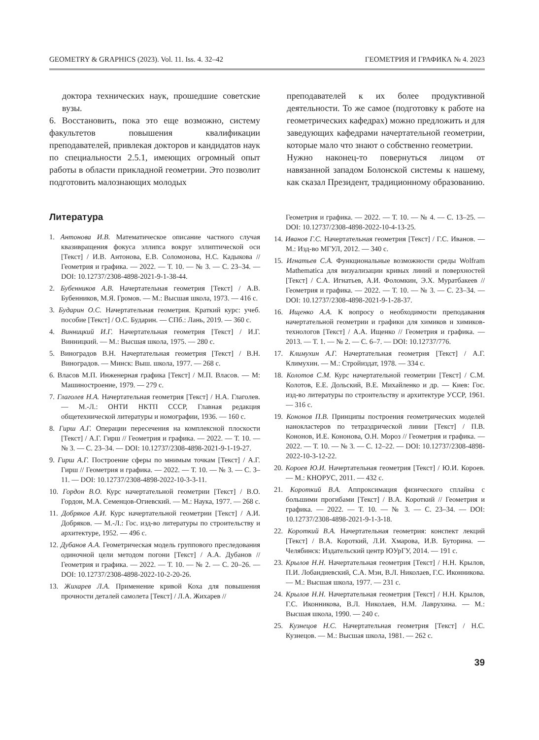GEOMETRY & GRAPHICS (2023). Vol. 11. Iss. 4. 32–42 ГЕОМЕТРИЯ И ГРАФИКА № 4. 2023
доктора технических наук, прошедшие советские вузы.
6. Восстановить, пока это еще возможно, систему факультетов повышения квалификации преподавателей, привлекая докторов и кандидатов наук по специальности 2.5.1, имеющих огромный опыт работы в области прикладной геометрии. Это позволит подготовить малознающих молодых
преподавателей к их более продуктивной деятельности. То же самое (подготовку к работе на геометрических кафедрах) можно предложить и для заведующих кафедрами начертательной геометрии, которые мало что знают о собственно геометрии.
Нужно наконец-то повернуться лицом от навязанной западом Болонской системы к нашему, как сказал Президент, традиционному образованию.
Литература
1. Антонова И.В. Математическое описание частного случая квазивращения фокуса эллипса вокруг эллиптической оси [Текст] / И.В. Антонова, Е.В. Соломонова, Н.С. Кадыкова // Геометрия и графика. — 2022. — Т. 10. — № 3. — С. 23–34. — DOI: 10.12737/2308-4898-2021-9-1-38-44.
2. Бубенников А.В. Начертательная геометрия [Текст] / А.В. Бубенников, М.Я. Громов. — М.: Высшая школа, 1973. — 416 с.
3. Бударин О.С. Начертательная геометрия. Краткий курс: учеб. пособие [Текст] / О.С. Бударин. — СПб.: Лань, 2019. — 360 с.
4. Винницкий И.Г. Начертательная геометрия [Текст] / И.Г. Винницкий. — М.: Высшая школа, 1975. — 280 с.
5. Виноградов В.Н. Начертательная геометрия [Текст] / В.Н. Виноградов. — Минск: Выш. школа, 1977. — 268 с.
6. Власов М.П. Инженерная графика [Текст] / М.П. Власов. — М: Машиностроение, 1979. — 279 с.
7. Глаголев Н.А. Начертательная геометрия [Текст] / Н.А. Глаголев. — М.-Л.: ОНТИ НКТП СССР, Главная редакция общетехнической литературы и номографии, 1936. — 160 с.
8. Гирш А.Г. Операции пересечения на комплексной плоскости [Текст] / А.Г. Гирш // Геометрия и графика. — 2022. — Т. 10. — № 3. — С. 23–34. — DOI: 10.12737/2308-4898-2021-9-1-19-27.
9. Гирш А.Г. Построение сферы по мнимым точкам [Текст] / А.Г. Гирш // Геометрия и графика. — 2022. — Т. 10. — № 3. — С. 3–11. — DOI: 10.12737/2308-4898-2022-10-3-3-11.
10. Гордон В.О. Курс начертательной геометрии [Текст] / В.О. Гордон, М.А. Семенцов-Огиевский. — М.: Наука, 1977. — 268 с.
11. Добряков А.И. Курс начертательной геометрии [Текст] / А.И. Добряков. — М.-Л.: Гос. изд-во литературы по строительству и архитектуре, 1952. — 496 с.
12. Дубанов А.А. Геометрическая модель группового преследования одиночной цели методом погони [Текст] / А.А. Дубанов // Геометрия и графика. — 2022. — Т. 10. — № 2. — С. 20–26. — DOI: 10.12737/2308-4898-2022-10-2-20-26.
13. Жихарев Л.А. Применение кривой Коха для повышения прочности деталей самолета [Текст] / Л.А. Жихарев //
Геометрия и графика. — 2022. — Т. 10. — № 4. — С. 13–25. — DOI: 10.12737/2308-4898-2022-10-4-13-25.
14. Иванов Г.С. Начертательная геометрия [Текст] / Г.С. Иванов. — М.: Изд-во МГУЛ, 2012. — 340 с.
15. Игнатьев С.А. Функциональные возможности среды Wolfram Mathematica для визуализации кривых линий и поверхностей [Текст] / С.А. Игнатьев, А.И. Фоломкин, Э.Х. Муратбакеев // Геометрия и графика. — 2022. — Т. 10. — № 3. — С. 23–34. — DOI: 10.12737/2308-4898-2021-9-1-28-37.
16. Ищенко А.А. К вопросу о необходимости преподавания начертательной геометрии и графики для химиков и химиков-технологов [Текст] / А.А. Ищенко // Геометрия и графика. — 2013. — Т. 1. — № 2. — С. 6–7. — DOI: 10.12737/776.
17. Климухин А.Г. Начертательная геометрия [Текст] / А.Г. Климухин. — М.: Стройиздат, 1978. — 334 с.
18. Колотов С.М. Курс начертательной геометрии [Текст] / С.М. Колотов, Е.Е. Дольский, В.Е. Михайленко и др. — Киев: Гос. изд-во литературы по строительству и архитектуре УССР, 1961. — 316 с.
19. Кононов П.В. Принципы построения геометрических моделей нанокластеров по тетраэдрической линии [Текст] / П.В. Кононов, И.Е. Кононова, О.Н. Мороз // Геометрия и графика. — 2022. — Т. 10. — № 3. — С. 12–22. — DOI: 10.12737/2308-4898-2022-10-3-12-22.
20. Короев Ю.И. Начертательная геометрия [Текст] / Ю.И. Короев. — М.: КНОРУС, 2011. — 432 с.
21. Короткий В.А. Аппроксимация физического сплайна с большими прогибами [Текст] / В.А. Короткий // Геометрия и графика. — 2022. — Т. 10. — № 3. — С. 23–34. — DOI: 10.12737/2308-4898-2021-9-1-3-18.
22. Короткий В.А. Начертательная геометрия: конспект лекций [Текст] / В.А. Короткий, Л.И. Хмарова, И.В. Буторина. — Челябинск: Издательский центр ЮУрГУ, 2014. — 191 с.
23. Крылов Н.Н. Начертательная геометрия [Текст] / Н.Н. Крылов, П.И. Лобандиевский, С.А. Мэн, В.Л. Николаев, Г.С. Иконникова. — М.: Высшая школа, 1977. — 231 с.
24. Крылов Н.Н. Начертательная геометрия [Текст] / Н.Н. Крылов, Г.С. Иконникова, В.Л. Николаев, Н.М. Лаврухина. — М.: Высшая школа, 1990. — 240 с.
25. Кузнецов Н.С. Начертательная геометрия [Текст] / Н.С. Кузнецов. — М.: Высшая школа, 1981. — 262 с.
39